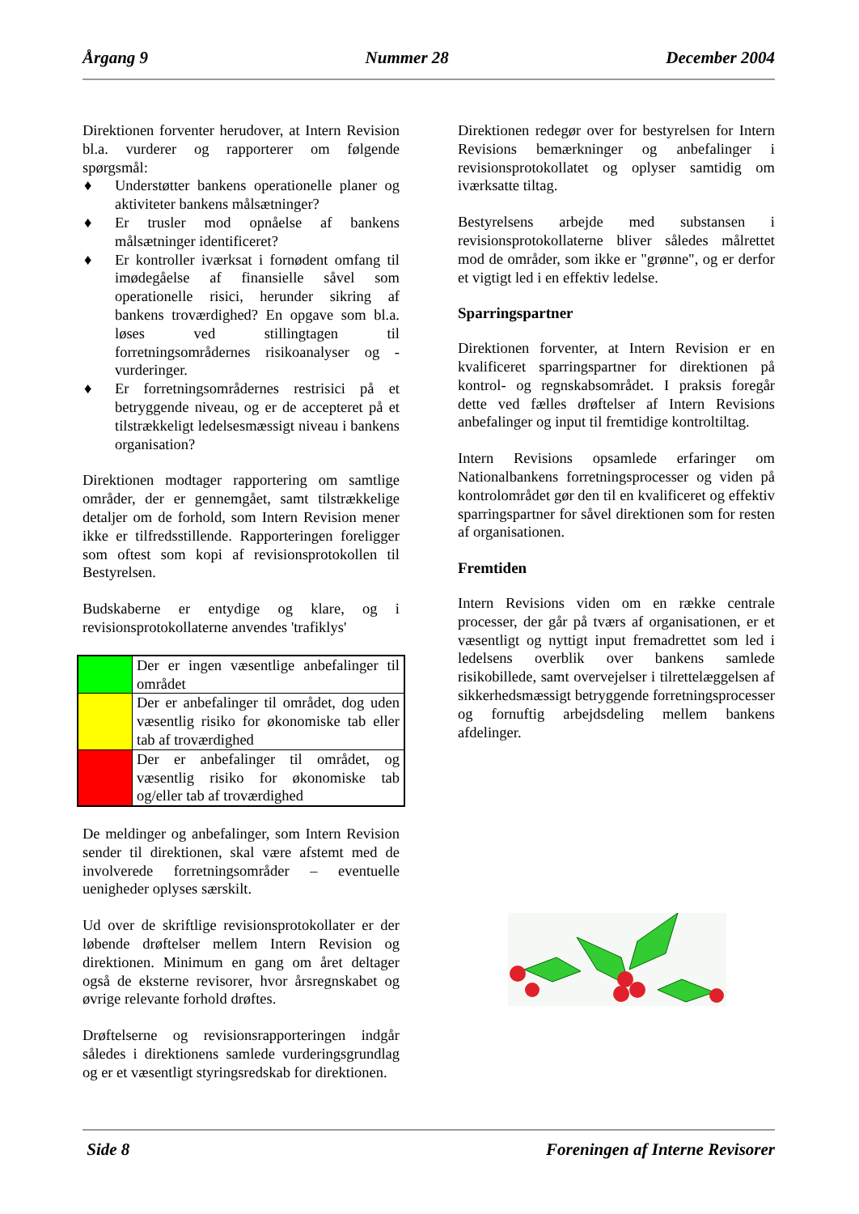Årgang 9 Nummer 28 December 2004
Direktionen forventer herudover, at Intern Revision bl.a. vurderer og rapporterer om følgende spørgsmål:
♦ Understøtter bankens operationelle planer og aktiviteter bankens målsætninger?
♦ Er trusler mod opnåelse af bankens målsætninger identificeret?
♦ Er kontroller iværksat i fornødent omfang til imødegåelse af finansielle såvel som operationelle risici, herunder sikring af bankens troværdighed? En opgave som bl.a. løses ved stillingtagen til forretningsområdernes risikoanalyser og -vurderinger.
♦ Er forretningsområdernes restrisici på et betryggende niveau, og er de accepteret på et tilstrækkeligt ledelsesmæssigt niveau i bankens organisation?
Direktionen modtager rapportering om samtlige områder, der er gennemgået, samt tilstrækkelige detaljer om de forhold, som Intern Revision mener ikke er tilfredsstillende. Rapporteringen foreligger som oftest som kopi af revisionsprotokollen til Bestyrelsen.
Budskaberne er entydige og klare, og i revisionsprotokollaterne anvendes 'trafiklys'
| | Der er ingen væsentlige anbefalinger til området |
| | Der er anbefalinger til området, dog uden væsentlig risiko for økonomiske tab eller tab af troværdighed |
| | Der er anbefalinger til området, og væsentlig risiko for økonomiske tab og/eller tab af troværdighed |
De meldinger og anbefalinger, som Intern Revision sender til direktionen, skal være afstemt med de involverede forretningsområder – eventuelle uenigheder oplyses særskilt.
Ud over de skriftlige revisionsprotokollater er der løbende drøftelser mellem Intern Revision og direktionen. Minimum en gang om året deltager også de eksterne revisorer, hvor årsregnskabet og øvrige relevante forhold drøftes.
Drøftelserne og revisionsrapporteringen indgår således i direktionens samlede vurderingsgrundlag og er et væsentligt styringsredskab for direktionen.
Direktionen redegør over for bestyrelsen for Intern Revisions bemærkninger og anbefalinger i revisionsprotokollatet og oplyser samtidig om iværksatte tiltag.
Bestyrelsens arbejde med substansen i revisionsprotokollaterne bliver således målrettet mod de områder, som ikke er "grønne", og er derfor et vigtigt led i en effektiv ledelse.
Sparringspartner
Direktionen forventer, at Intern Revision er en kvalificeret sparringspartner for direktionen på kontrol- og regnskabsområdet. I praksis foregår dette ved fælles drøftelser af Intern Revisions anbefalinger og input til fremtidige kontroltiltag.
Intern Revisions opsamlede erfaringer om Nationalbankens forretningsprocesser og viden på kontrolområdet gør den til en kvalificeret og effektiv sparringspartner for såvel direktionen som for resten af organisationen.
Fremtiden
Intern Revisions viden om en række centrale processer, der går på tværs af organisationen, er et væsentligt og nyttigt input fremadrettet som led i ledelsens overblik over bankens samlede risikobillede, samt overvejelser i tilrettelæggelsen af sikkerhedsmæssigt betryggende forretningsprocesser og fornuftig arbejdsdeling mellem bankens afdelinger.
Side 8 Foreningen af Interne Revisorer